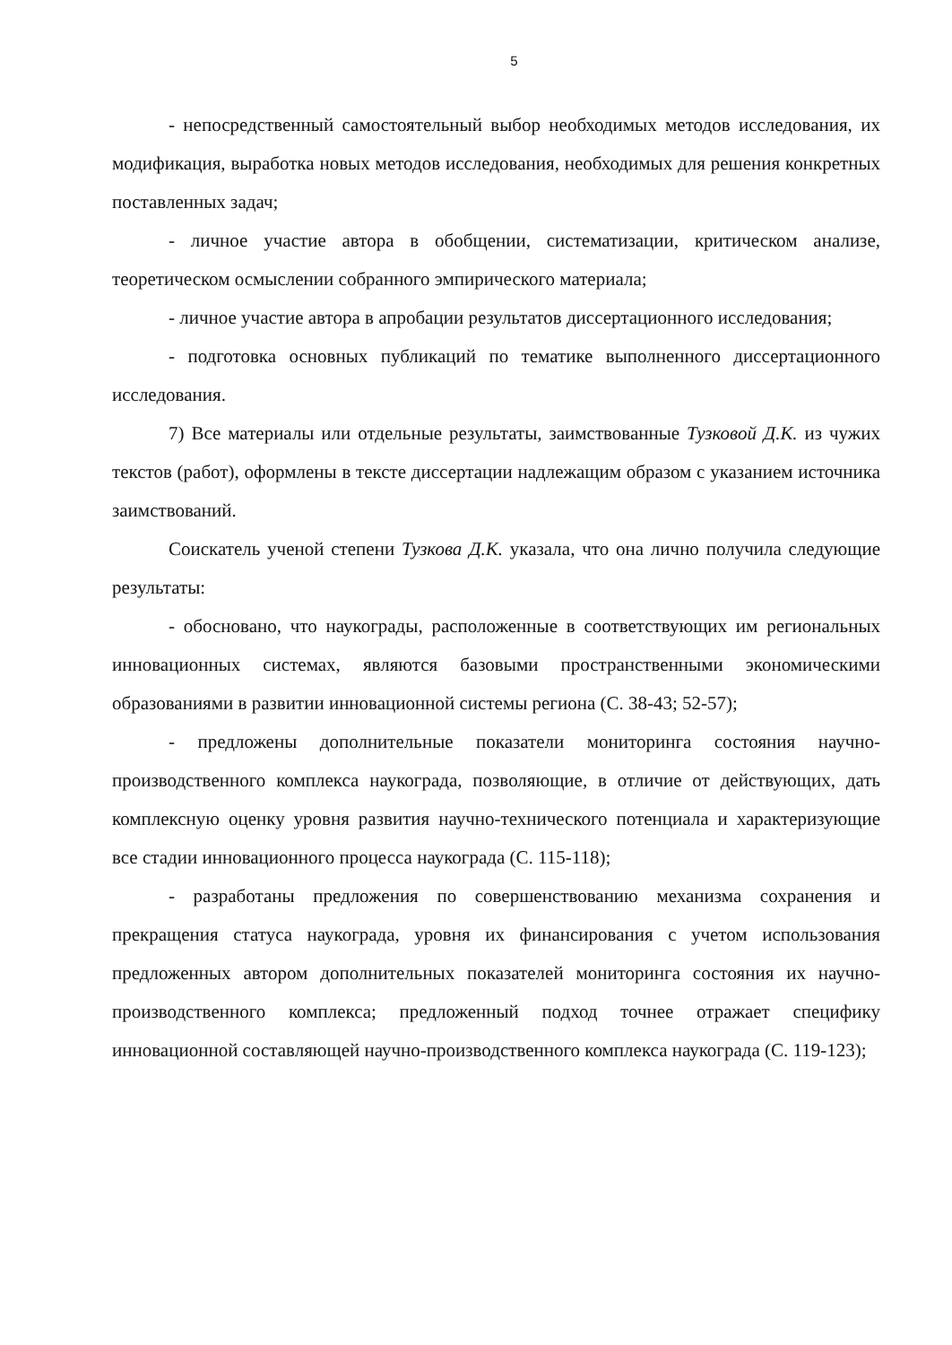5
- непосредственный самостоятельный выбор необходимых методов исследования, их модификация, выработка новых методов исследования, необходимых для решения конкретных поставленных задач;
- личное участие автора в обобщении, систематизации, критическом анализе, теоретическом осмыслении собранного эмпирического материала;
- личное участие автора в апробации результатов диссертационного исследования;
- подготовка основных публикаций по тематике выполненного диссертационного исследования.
7) Все материалы или отдельные результаты, заимствованные Тузковой Д.К. из чужих текстов (работ), оформлены в тексте диссертации надлежащим образом с указанием источника заимствований.
Соискатель ученой степени Тузкова Д.К. указала, что она лично получила следующие результаты:
- обосновано, что наукограды, расположенные в соответствующих им региональных инновационных системах, являются базовыми пространственными экономическими образованиями в развитии инновационной системы региона (С. 38-43; 52-57);
- предложены дополнительные показатели мониторинга состояния научно-производственного комплекса наукограда, позволяющие, в отличие от действующих, дать комплексную оценку уровня развития научно-технического потенциала и характеризующие все стадии инновационного процесса наукограда (С. 115-118);
- разработаны предложения по совершенствованию механизма сохранения и прекращения статуса наукограда, уровня их финансирования с учетом использования предложенных автором дополнительных показателей мониторинга состояния их научно-производственного комплекса; предложенный подход точнее отражает специфику инновационной составляющей научно-производственного комплекса наукограда (С. 119-123);